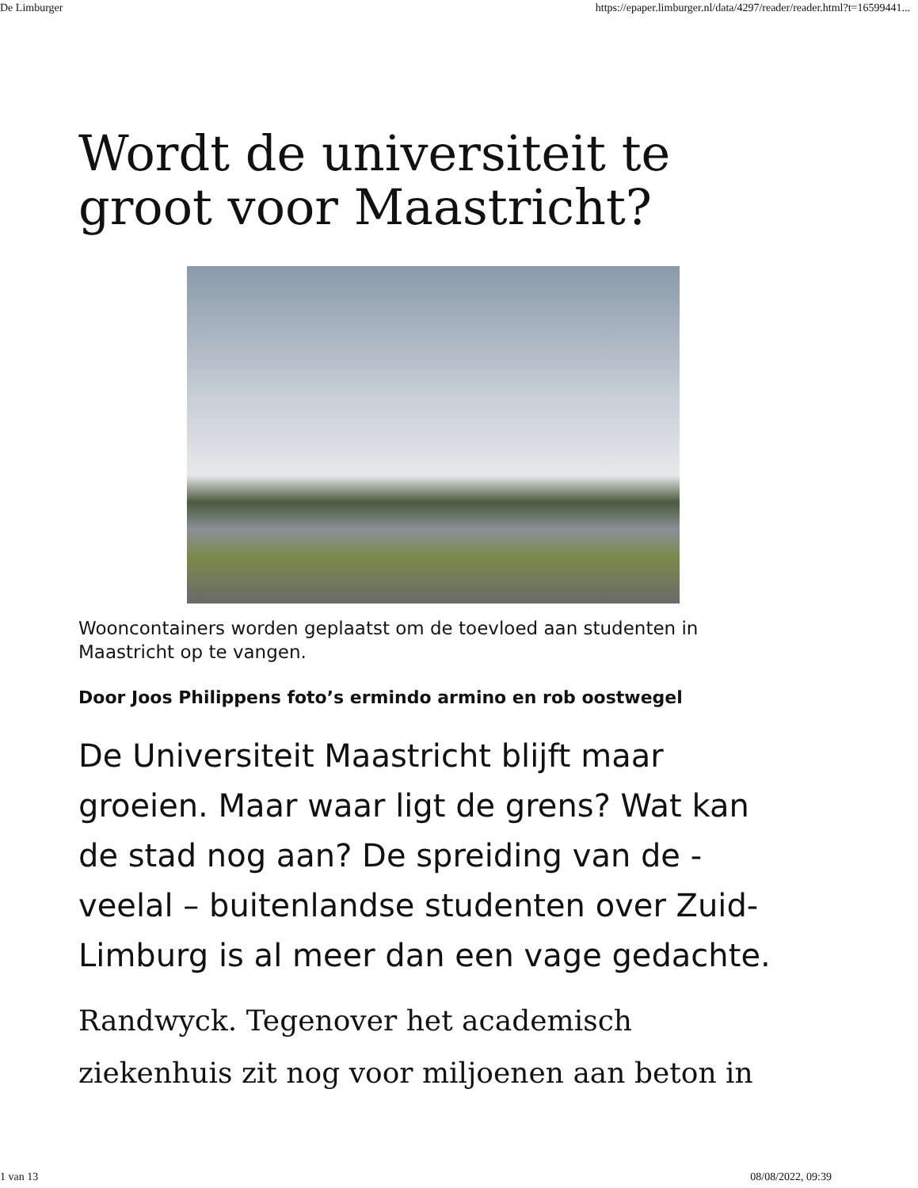De Limburger https://epaper.limburger.nl/data/4297/reader/reader.html?t=16599441...
Wordt de universiteit te groot voor Maastricht?
Wooncontainers worden geplaatst om de toevloed aan studenten in Maastricht op te vangen.
Door Joos Philippens foto’s ermindo armino en rob oostwegel
De Universiteit Maastricht blijft maar groeien. Maar waar ligt de grens? Wat kan de stad nog aan? De spreiding van de -veelal – buitenlandse studenten over Zuid-Limburg is al meer dan een vage gedachte.
Randwyck. Tegenover het academisch ziekenhuis zit nog voor miljoenen aan beton in
1 van 13 08/08/2022, 09:39